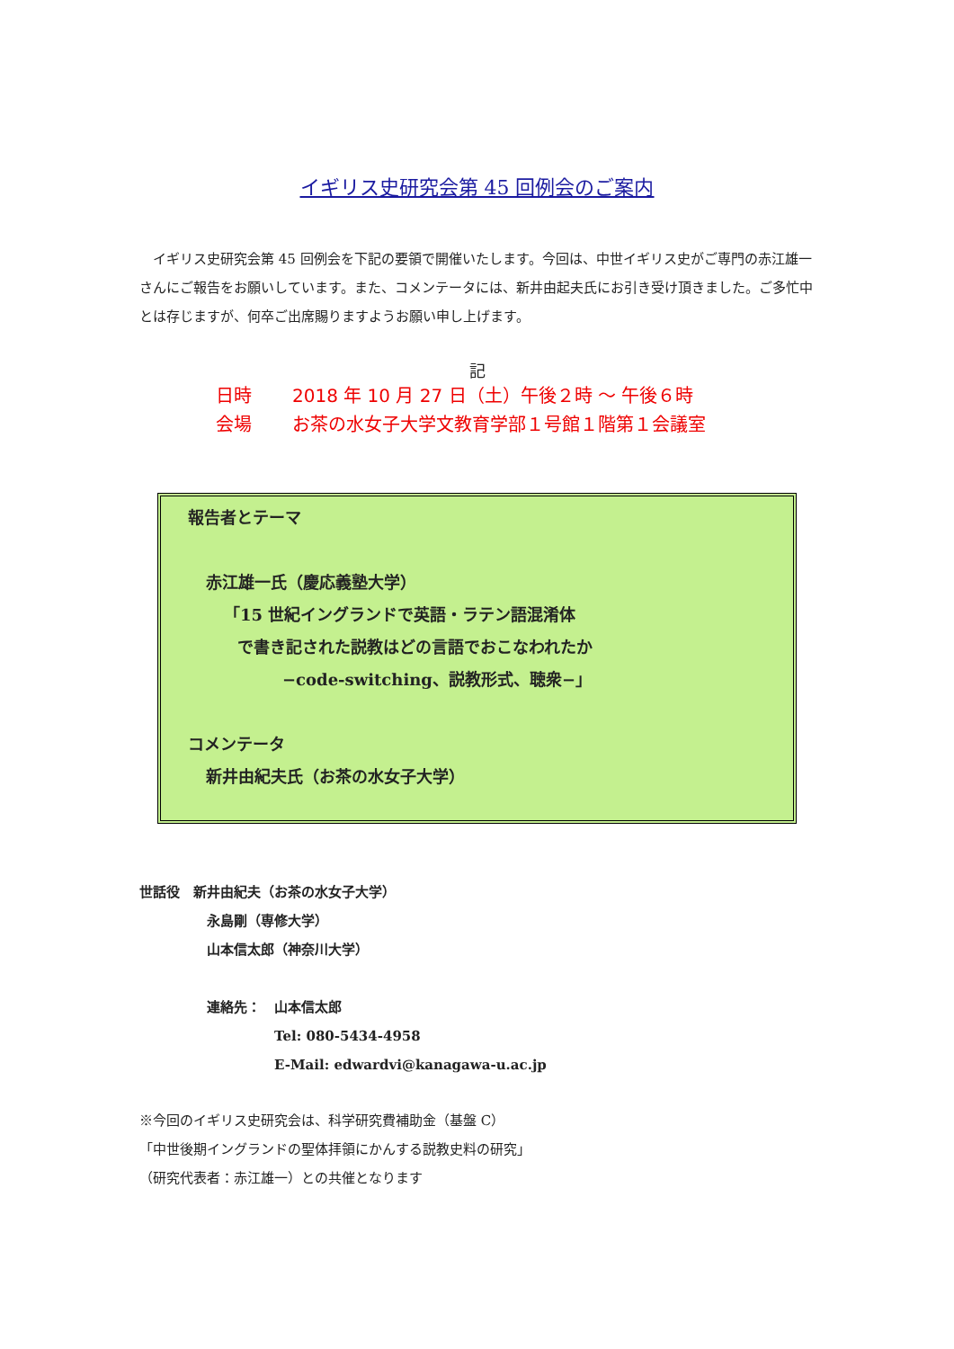イギリス史研究会第 45 回例会のご案内
イギリス史研究会第 45 回例会を下記の要領で開催いたします。今回は、中世イギリス史がご専門の赤江雄一さんにご報告をお願いしています。また、コメンテータには、新井由起夫氏にお引き受け頂きました。ご多忙中とは存じますが、何卒ご出席賜りますようお願い申し上げます。
記
日時 2018 年 10 月 27 日（土）午後２時 ～ 午後６時
会場 お茶の水女子大学文教育学部１号館１階第１会議室
報告者とテーマ
赤江雄一氏（慶応義塾大学）
「15 世紀イングランドで英語・ラテン語混淆体
で書き記された説教はどの言語でおこなわれたか
−code-switching、説教形式、聴衆−」
コメンテータ
新井由紀夫氏（お茶の水女子大学）
世話役　新井由紀夫（お茶の水女子大学）
永島剛（専修大学）
山本信太郎（神奈川大学）
連絡先：　山本信太郎
Tel: 080-5434-4958
E-Mail: edwardvi@kanagawa-u.ac.jp
※今回のイギリス史研究会は、科学研究費補助金（基盤 C）
「中世後期イングランドの聖体拝領にかんする説教史料の研究」
（研究代表者：赤江雄一）との共催となります